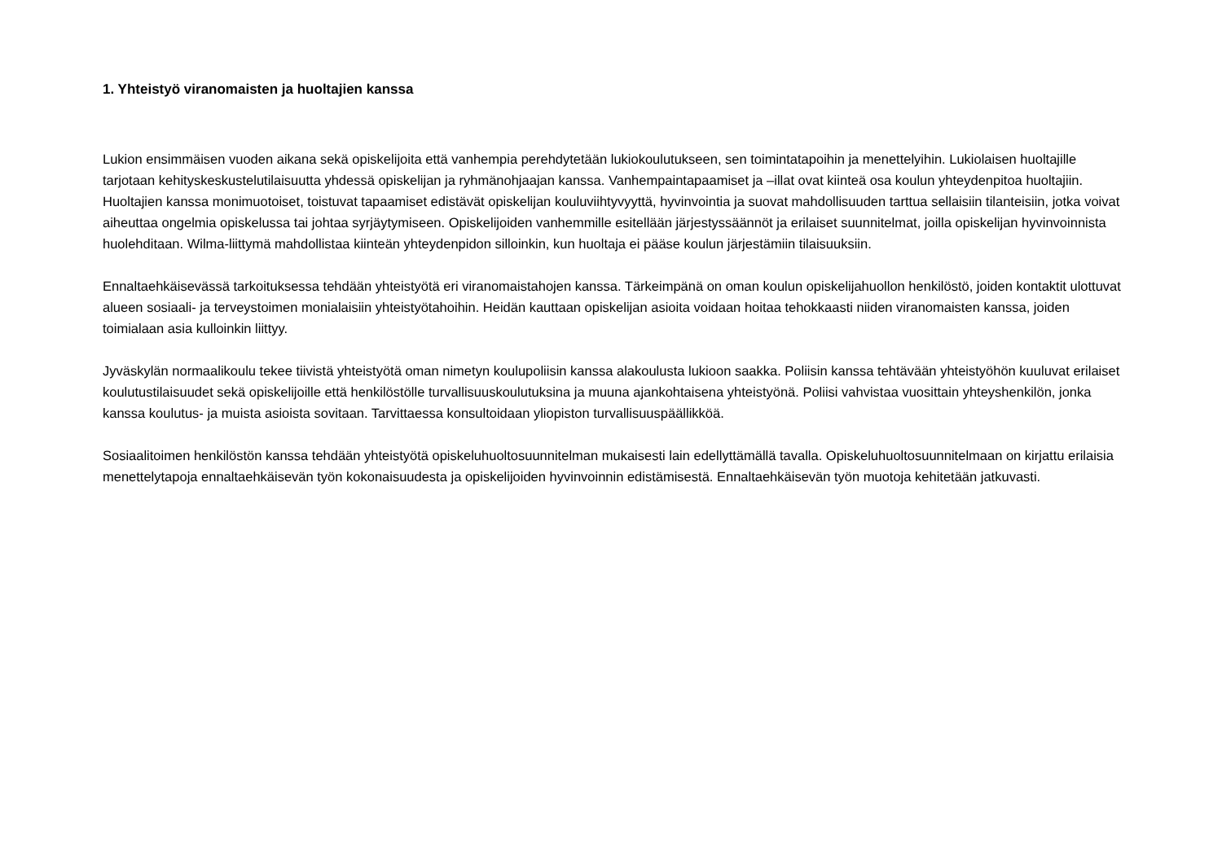1. Yhteistyö viranomaisten ja huoltajien kanssa
Lukion ensimmäisen vuoden aikana sekä opiskelijoita että vanhempia perehdytetään lukiokoulutukseen, sen toimintatapoihin ja menettelyihin. Lukiolaisen huoltajille tarjotaan kehityskeskustelutilaisuutta yhdessä opiskelijan ja ryhmänohjaajan kanssa. Vanhempaintapaamiset ja –illat ovat kiinteä osa koulun yhteydenpitoa huoltajiin. Huoltajien kanssa monimuotoiset, toistuvat tapaamiset edistävät opiskelijan kouluviihtyvyyttä, hyvinvointia ja suovat mahdollisuuden tarttua sellaisiin tilanteisiin, jotka voivat aiheuttaa ongelmia opiskelussa tai johtaa syrjäytymiseen. Opiskelijoiden vanhemmille esitellään järjestyssäännöt ja erilaiset suunnitelmat, joilla opiskelijan hyvinvoinnista huolehditaan. Wilma-liittymä mahdollistaa kiinteän yhteydenpidon silloinkin, kun huoltaja ei pääse koulun järjestämiin tilaisuuksiin.
Ennaltaehkäisevässä tarkoituksessa tehdään yhteistyötä eri viranomaistahojen kanssa. Tärkeimpänä on oman koulun opiskelijahuollon henkilöstö, joiden kontaktit ulottuvat alueen sosiaali- ja terveystoimen monialaisiin yhteistyötahoihin. Heidän kauttaan opiskelijan asioita voidaan hoitaa tehokkaasti niiden viranomaisten kanssa, joiden toimialaan asia kulloinkin liittyy.
Jyväskylän normaalikoulu tekee tiivistä yhteistyötä oman nimetyn koulupoliisin kanssa alakoulusta lukioon saakka. Poliisin kanssa tehtävään yhteistyöhön kuuluvat erilaiset koulutustilaisuudet sekä opiskelijoille että henkilöstölle turvallisuuskoulutuksina ja muuna ajankohtaisena yhteistyönä. Poliisi vahvistaa vuosittain yhteyshenkilön, jonka kanssa koulutus- ja muista asioista sovitaan. Tarvittaessa konsultoidaan yliopiston turvallisuuspäällikköä.
Sosiaalitoimen henkilöstön kanssa tehdään yhteistyötä opiskeluhuoltosuunnitelman mukaisesti lain edellyttämällä tavalla. Opiskeluhuoltosuunnitelmaan on kirjattu erilaisia menettelytapoja ennaltaehkäisevän työn kokonaisuudesta ja opiskelijoiden hyvinvoinnin edistämisestä. Ennaltaehkäisevän työn muotoja kehitetään jatkuvasti.